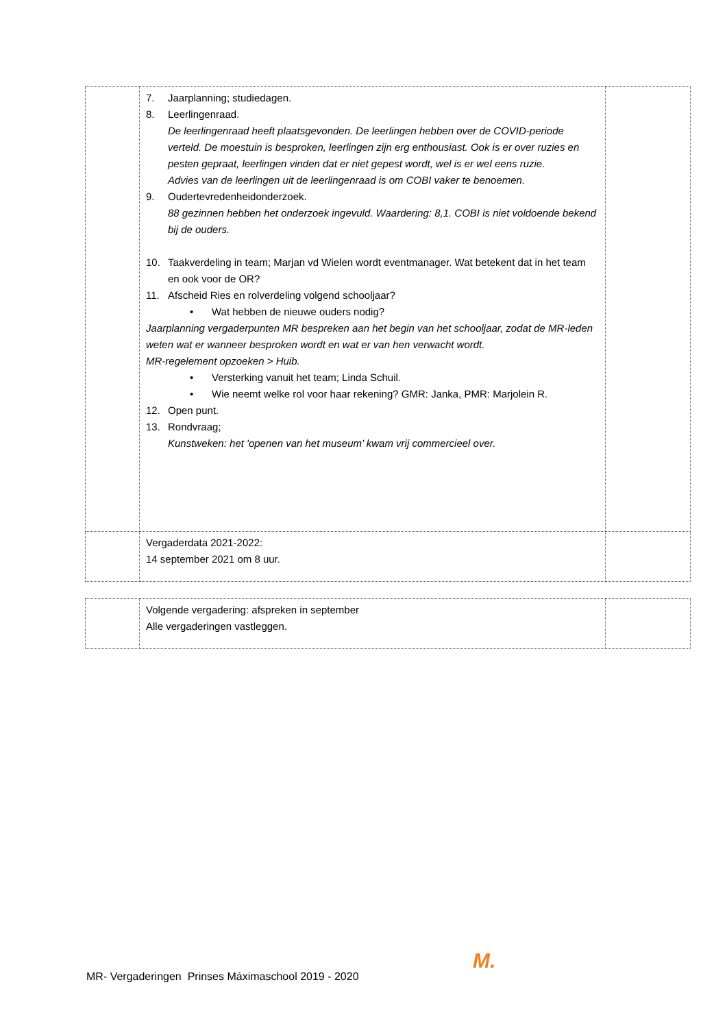| | 7. Jaarplanning; studiedagen. 8. Leerlingenraad. De leerlingenraad heeft plaatsgevonden. De leerlingen hebben over de COVID-periode verteld. De moestuin is besproken, leerlingen zijn erg enthousiast. Ook is er over ruzies en pesten gepraat, leerlingen vinden dat er niet gepest wordt, wel is er wel eens ruzie. Advies van de leerlingen uit de leerlingenraad is om COBI vaker te benoemen. 9. Oudertevredenheidonderzoek. 88 gezinnen hebben het onderzoek ingevuld. Waardering: 8,1. COBI is niet voldoende bekend bij de ouders. 10. Taakverdeling in team; Marjan vd Wielen wordt eventmanager. Wat betekent dat in het team en ook voor de OR? 11. Afscheid Ries en rolverdeling volgend schooljaar? • Wat hebben de nieuwe ouders nodig? Jaarplanning vergaderpunten MR bespreken aan het begin van het schooljaar, zodat de MR-leden weten wat er wanneer besproken wordt en wat er van hen verwacht wordt. MR-regelement opzoeken > Huib. • Versterking vanuit het team; Linda Schuil. • Wie neemt welke rol voor haar rekening? GMR: Janka, PMR: Marjolein R. 12. Open punt. 13. Rondvraag; Kunstweken: het 'openen van het museum’ kwam vrij commercieel over. | |
| | Vergaderdata 2021-2022: 14 september 2021 om 8 uur. | |
| | Volgende vergadering: afspreken in september Alle vergaderingen vastleggen. | |
M.
MR- Vergaderingen Prinses Máximaschool 2019 - 2020